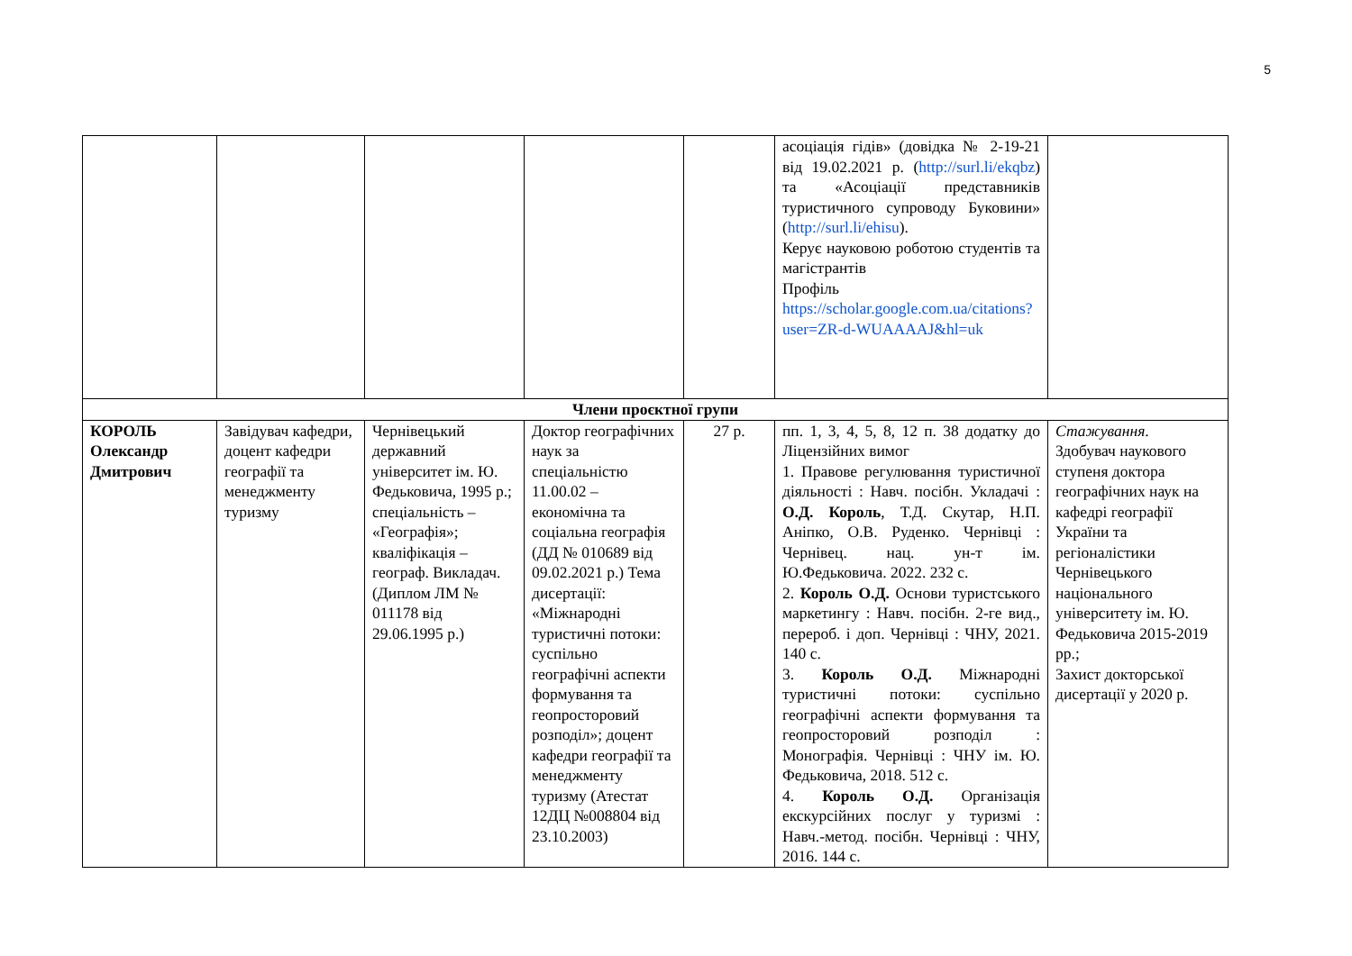5
| | | | | | асоціація гідів» (довідка № 2-19-21 від 19.02.2021 р. ( http://surl.li/ekqbz ) та «Асоціації представників туристичного супроводу Буковини» ( http://surl.li/ehisu ). Керує науковою роботою студентів та магістрантів Профіль https://scholar.google.com.ua/citations?user=ZR-d-WUAAAAJ&hl=uk | |
| Члени проєктної групи | | | | | | |
| КОРОЛЬ Олександр Дмитрович | Завідувач кафедри, доцент кафедри географії та менеджменту туризму | Чернівецький державний університет ім. Ю. Федьковича, 1995 р.; спеціальність – «Географія»; кваліфікація – географ. Викладач. (Диплом ЛМ № 011178 від 29.06.1995 р.) | Доктор географічних наук за спеціальністю 11.00.02 – економічна та соціальна географія (ДД № 010689 від 09.02.2021 р.) Тема дисертації: «Міжнародні туристичні потоки: суспільно географічні аспекти формування та геопросторовий розподіл»; доцент кафедри географії та менеджменту туризму (Атестат 12ДЦ №008804 від 23.10.2003) | 27 р. | пп. 1, 3, 4, 5, 8, 12 п. 38 додатку до Ліцензійних вимог 1. Правове регулювання туристичної діяльності : Навч. посібн. Укладачі : О.Д. Король , Т.Д. Скутар, Н.П. Аніпко, О.В. Руденко. Чернівці : Чернівец. нац. ун-т ім. Ю.Федьковича. 2022. 232 с. 2. Король О.Д. Основи туристського маркетингу : Навч. посібн. 2-ге вид., перероб. і доп. Чернівці : ЧНУ, 2021. 140 с. 3. Король О.Д. Міжнародні туристичні потоки: суспільно географічні аспекти формування та геопросторовий розподіл : Монографія. Чернівці : ЧНУ ім. Ю. Федьковича, 2018. 512 с. 4. Король О.Д. Організація екскурсійних послуг у туризмі : Навч.-метод. посібн. Чернівці : ЧНУ, 2016. 144 с. | Стажування . Здобувач наукового ступеня доктора географічних наук на кафедрі географії України та регіоналістики Чернівецького національного університету ім. Ю. Федьковича 2015-2019 рр.; Захист докторської дисертації у 2020 р. |